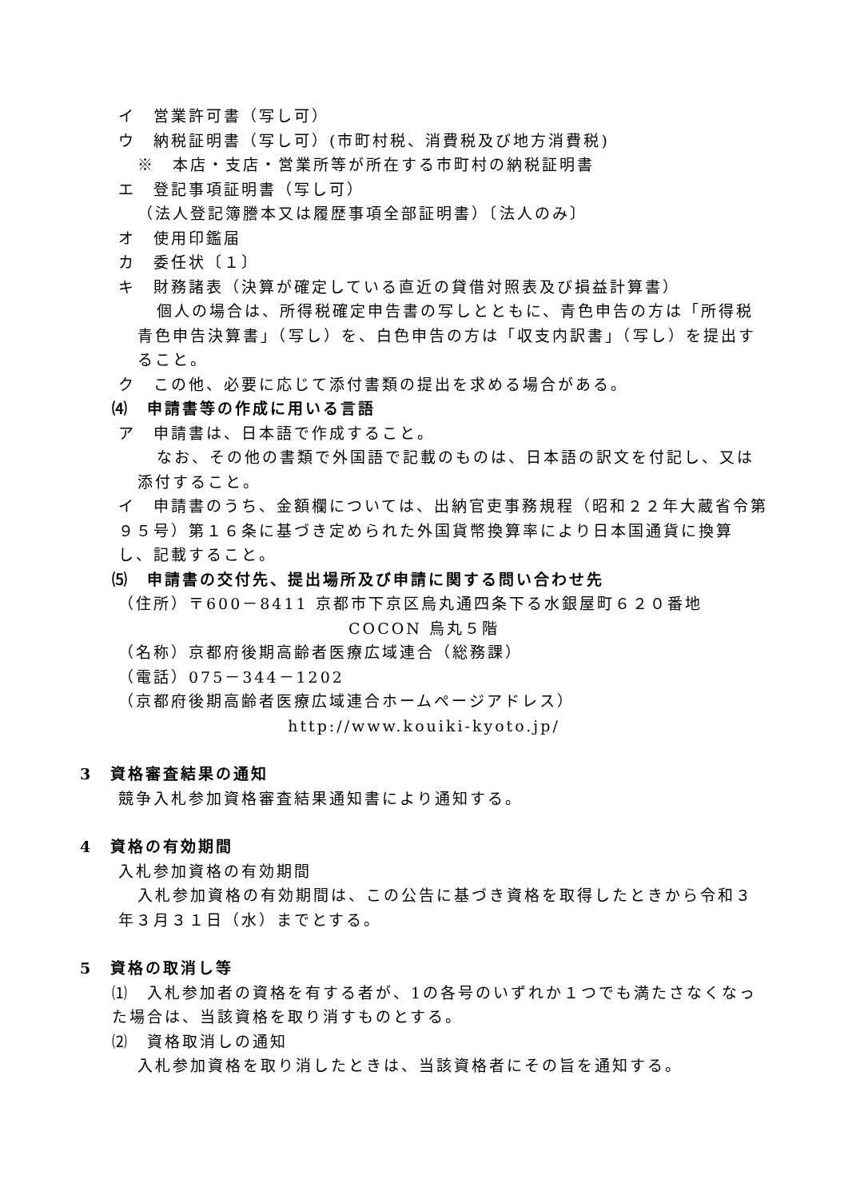イ　営業許可書（写し可）
ウ　納税証明書（写し可）(市町村税、消費税及び地方消費税)
※　本店・支店・営業所等が所在する市町村の納税証明書
エ　登記事項証明書（写し可）
（法人登記簿謄本又は履歴事項全部証明書）〔法人のみ〕
オ　使用印鑑届
カ　委任状〔１〕
キ　財務諸表（決算が確定している直近の貸借対照表及び損益計算書）
個人の場合は、所得税確定申告書の写しとともに、青色申告の方は「所得税青色申告決算書」（写し）を、白色申告の方は「収支内訳書」（写し）を提出すること。
ク　この他、必要に応じて添付書類の提出を求める場合がある。
⑷　申請書等の作成に用いる言語
ア　申請書は、日本語で作成すること。
なお、その他の書類で外国語で記載のものは、日本語の訳文を付記し、又は添付すること。
イ　申請書のうち、金額欄については、出納官吏事務規程（昭和２２年大蔵省令第９５号）第１６条に基づき定められた外国貨幣換算率により日本国通貨に換算し、記載すること。
⑸　申請書の交付先、提出場所及び申請に関する問い合わせ先
（住所）〒600－8411 京都市下京区烏丸通四条下る水銀屋町６２０番地
COCON 烏丸５階
（名称）京都府後期高齢者医療広域連合（総務課）
（電話）075－344－1202
（京都府後期高齢者医療広域連合ホームページアドレス）
http://www.kouiki-kyoto.jp/
3　資格審査結果の通知
競争入札参加資格審査結果通知書により通知する。
4　資格の有効期間
入札参加資格の有効期間
入札参加資格の有効期間は、この公告に基づき資格を取得したときから令和３年３月３１日（水）までとする。
5　資格の取消し等
⑴　入札参加者の資格を有する者が、1の各号のいずれか１つでも満たさなくなった場合は、当該資格を取り消すものとする。
⑵　資格取消しの通知
入札参加資格を取り消したときは、当該資格者にその旨を通知する。